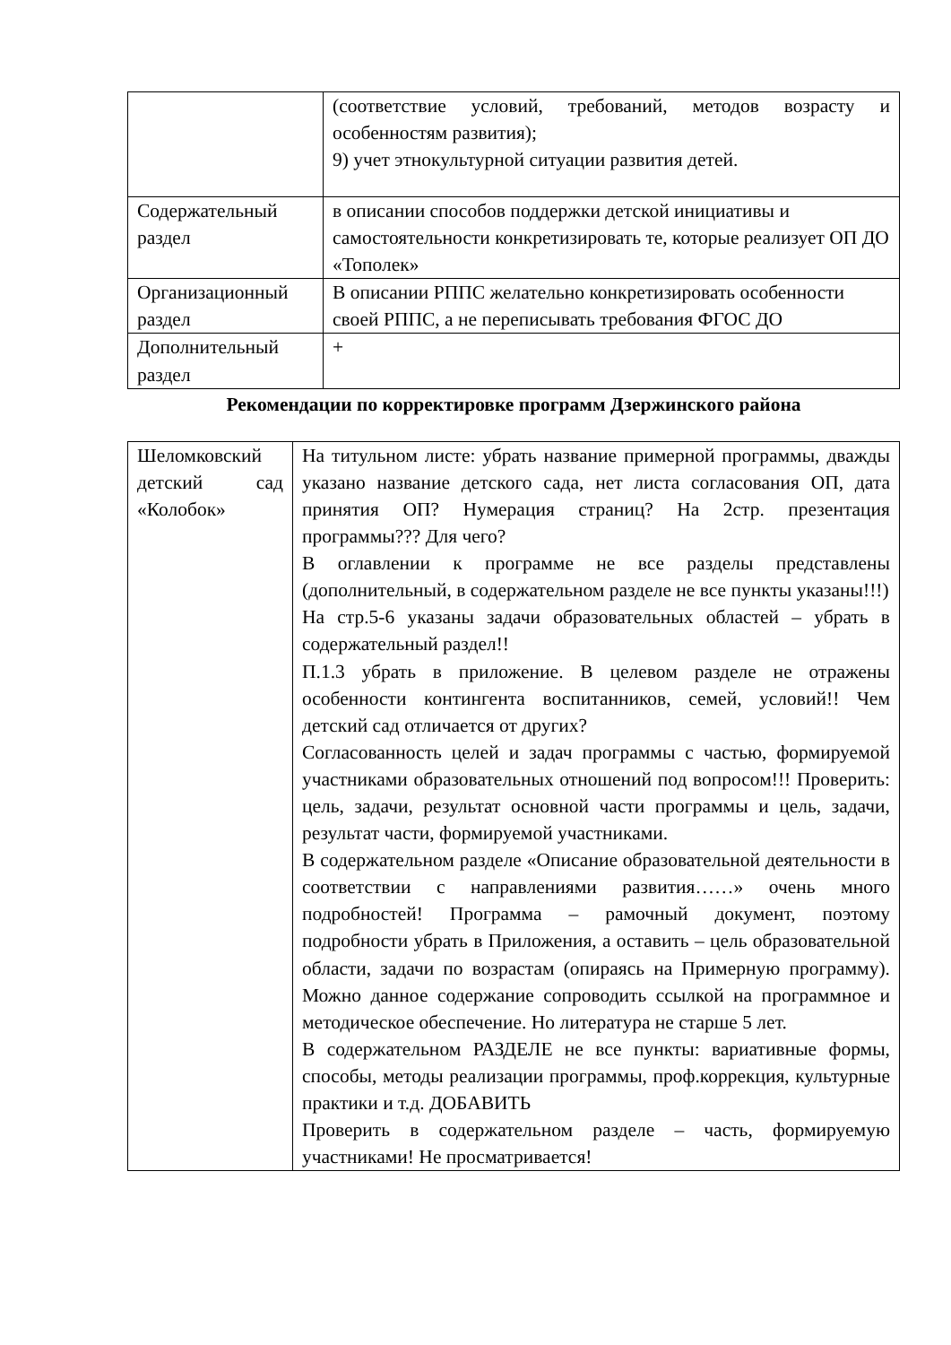| | (соответствие условий, требований, методов возрасту и особенностям развития); 9) учет этнокультурной ситуации развития детей. |
| Содержательный раздел | в описании способов поддержки детской инициативы и самостоятельности конкретизировать те, которые реализует ОП ДО «Тополек» |
| Организационный раздел | В описании РППС желательно конкретизировать особенности своей РППС, а не переписывать требования ФГОС ДО |
| Дополнительный раздел | + |
Рекомендации по корректировке программ Дзержинского района
| Шеломковский детский сад «Колобок» | На титульном листе: убрать название примерной программы, дважды указано название детского сада, нет листа согласования ОП, дата принятия ОП? Нумерация страниц? На 2стр. презентация программы??? Для чего? В оглавлении к программе не все разделы представлены (дополнительный, в содержательном разделе не все пункты указаны!!!) На стр.5-6 указаны задачи образовательных областей – убрать в содержательный раздел!! П.1.3 убрать в приложение. В целевом разделе не отражены особенности контингента воспитанников, семей, условий!! Чем детский сад отличается от других? Согласованность целей и задач программы с частью, формируемой участниками образовательных отношений под вопросом!!! Проверить: цель, задачи, результат основной части программы и цель, задачи, результат части, формируемой участниками. В содержательном разделе «Описание образовательной деятельности в соответствии с направлениями развития……» очень много подробностей! Программа – рамочный документ, поэтому подробности убрать в Приложения, а оставить – цель образовательной области, задачи по возрастам (опираясь на Примерную программу). Можно данное содержание сопроводить ссылкой на программное и методическое обеспечение. Но литература не старше 5 лет. В содержательном РАЗДЕЛЕ не все пункты: вариативные формы, способы, методы реализации программы, проф.коррекция, культурные практики и т.д. ДОБАВИТЬ Проверить в содержательном разделе – часть, формируемую участниками! Не просматривается! |